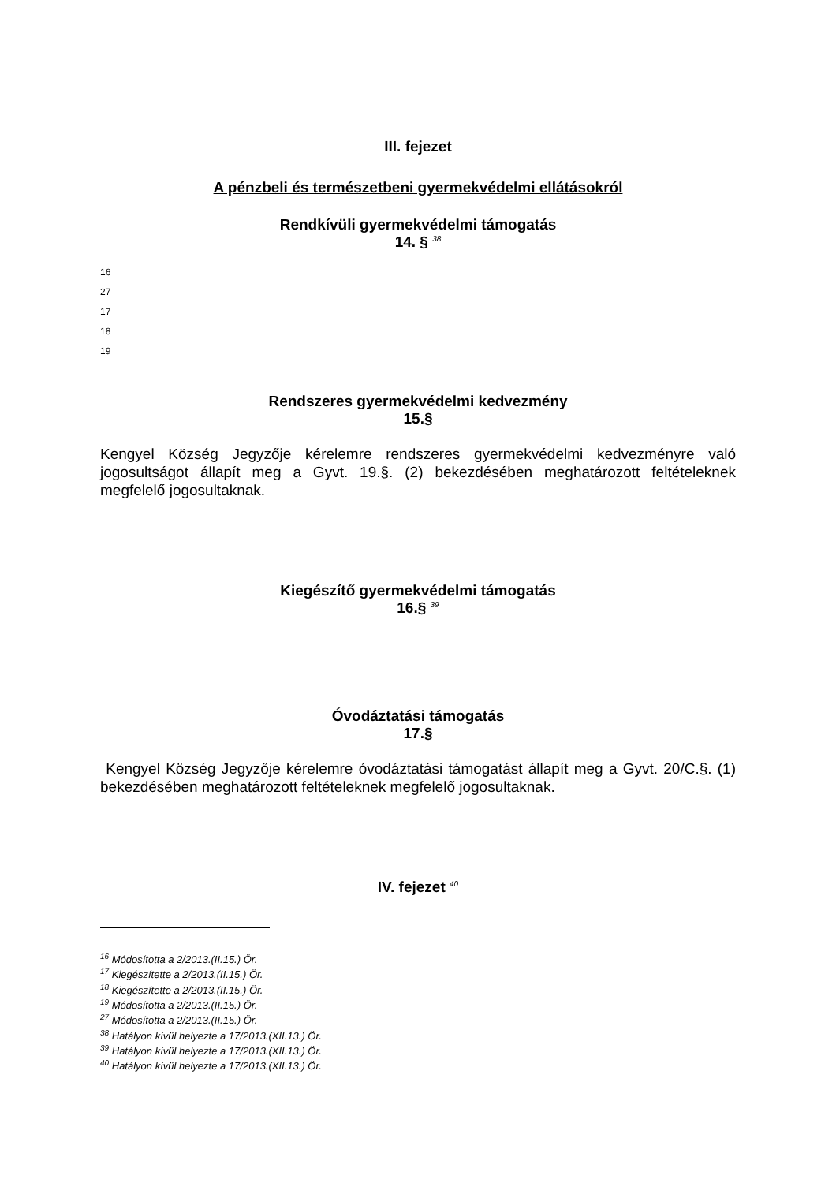III. fejezet
A pénzbeli és természetbeni gyermekvédelmi ellátásokról
Rendkívüli gyermekvédelmi támogatás
14. § <sup>38</sup>
16
27
17
18
19
Rendszeres gyermekvédelmi kedvezmény
15.§
Kengyel Község Jegyzője kérelemre rendszeres gyermekvédelmi kedvezményre való jogosultságot állapít meg a Gyvt. 19.§. (2) bekezdésében meghatározott feltételeknek megfelelő jogosultaknak.
Kiegészítő gyermekvédelmi támogatás
16.§ <sup>39</sup>
Óvodáztatási támogatás
17.§
Kengyel Község Jegyzője kérelemre óvodáztatási támogatást állapít meg a Gyvt. 20/C.§. (1) bekezdésében meghatározott feltételeknek megfelelő jogosultaknak.
IV. fejezet <sup>40</sup>
<sup>16</sup> Módosította a 2/2013.(II.15.) Ör.
<sup>17</sup> Kiegészítette a 2/2013.(II.15.) Ör.
<sup>18</sup> Kiegészítette a 2/2013.(II.15.) Ör.
<sup>19</sup> Módosította a 2/2013.(II.15.) Ör.
<sup>27</sup> Módosította a 2/2013.(II.15.) Ör.
<sup>38</sup> Hatályon kívül helyezte a 17/2013.(XII.13.) Ör.
<sup>39</sup> Hatályon kívül helyezte a 17/2013.(XII.13.) Ör.
<sup>40</sup> Hatályon kívül helyezte a 17/2013.(XII.13.) Ör.